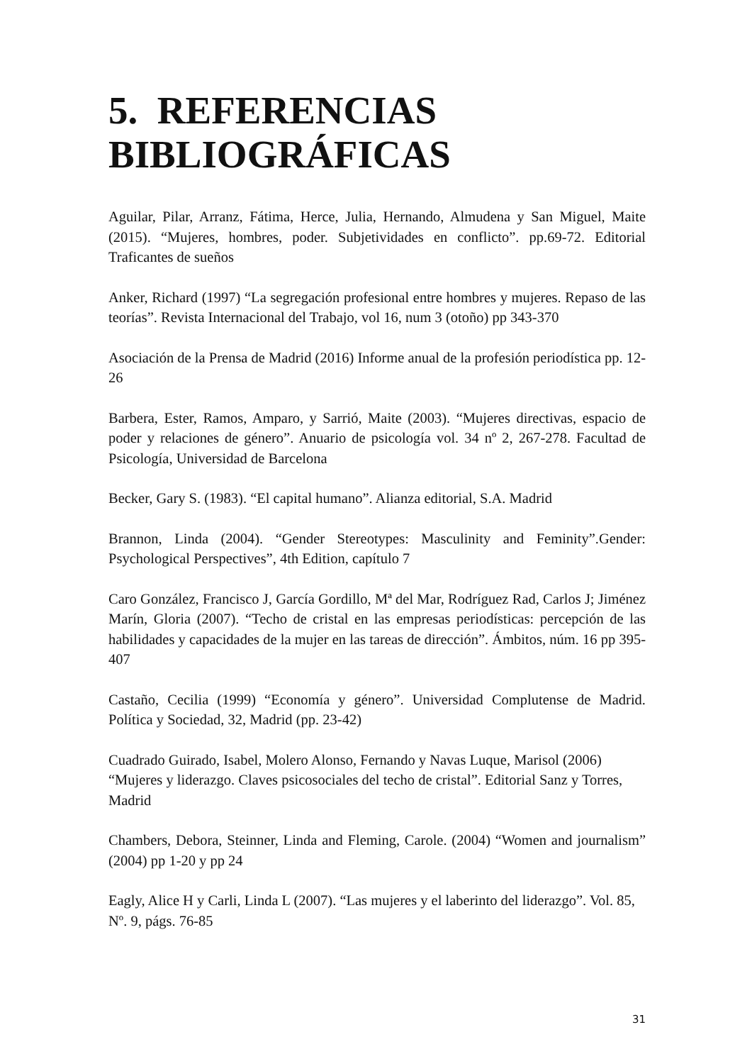5. REFERENCIAS BIBLIOGRÁFICAS
Aguilar, Pilar, Arranz, Fátima, Herce, Julia, Hernando, Almudena y San Miguel, Maite (2015). “Mujeres, hombres, poder. Subjetividades en conflicto”. pp.69-72. Editorial Traficantes de sueños
Anker, Richard (1997) “La segregación profesional entre hombres y mujeres. Repaso de las teorías”. Revista Internacional del Trabajo, vol 16, num 3 (otoño) pp 343-370
Asociación de la Prensa de Madrid (2016) Informe anual de la profesión periodística pp. 12-26
Barbera, Ester, Ramos, Amparo, y Sarrió, Maite (2003). “Mujeres directivas, espacio de poder y relaciones de género”. Anuario de psicología vol. 34 nº 2, 267-278. Facultad de Psicología, Universidad de Barcelona
Becker, Gary S. (1983). “El capital humano”. Alianza editorial, S.A. Madrid
Brannon, Linda (2004). “Gender Stereotypes: Masculinity and Feminity”.Gender: Psychological Perspectives”, 4th Edition, capítulo 7
Caro González, Francisco J, García Gordillo, Mª del Mar, Rodríguez Rad, Carlos J; Jiménez Marín, Gloria (2007). “Techo de cristal en las empresas periodísticas: percepción de las habilidades y capacidades de la mujer en las tareas de dirección”. Ámbitos, núm. 16 pp 395-407
Castaño, Cecilia (1999) “Economía y género”. Universidad Complutense de Madrid. Política y Sociedad, 32, Madrid (pp. 23-42)
Cuadrado Guirado, Isabel, Molero Alonso, Fernando y Navas Luque, Marisol (2006) “Mujeres y liderazgo. Claves psicosociales del techo de cristal”. Editorial Sanz y Torres, Madrid
Chambers, Debora, Steinner, Linda and Fleming, Carole. (2004) “Women and journalism” (2004) pp 1-20 y pp 24
Eagly, Alice H y Carli, Linda L (2007). “Las mujeres y el laberinto del liderazgo”. Vol. 85, Nº. 9, págs. 76-85
31